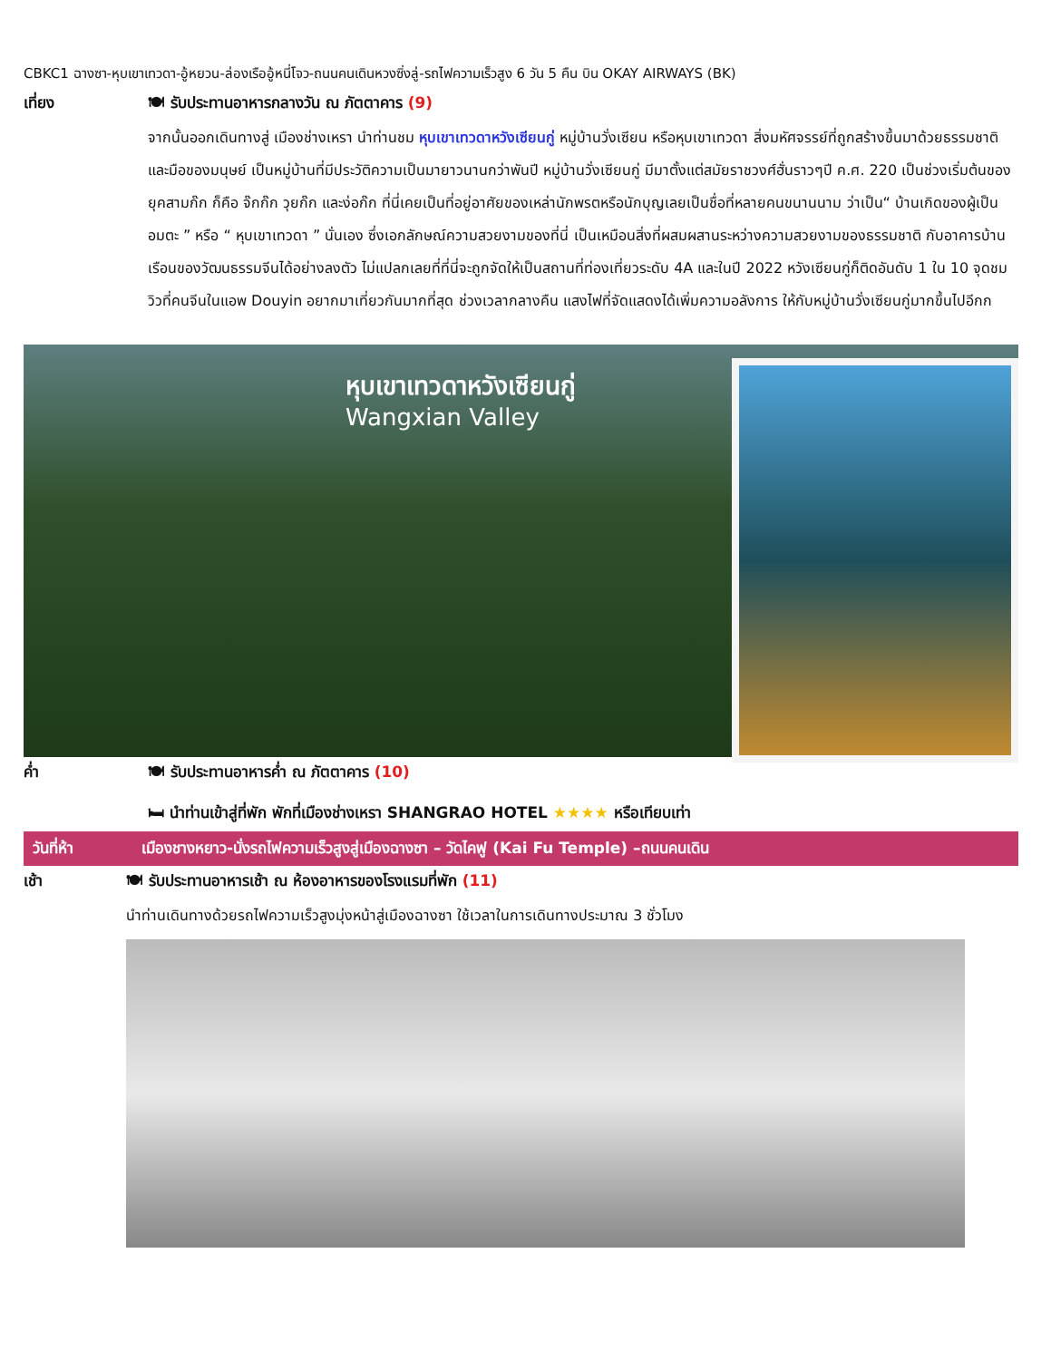CBKC1 ฉางซา-หุบเขาเทวดา-อู้หยวน-ล่องเรืออู้หนี่โจว-ถนนคนเดินหวงซิ่งลู่-รถไฟความเร็วสูง 6 วัน 5 คืน บิน OKAY AIRWAYS (BK)
เที่ยง 🍽 รับประทานอาหารกลางวัน ณ ภัตตาคาร (9)
จากนั้นออกเดินทางสู่ เมืองช่างเหรา นำท่านชม หุบเขาเทวดาหวังเซียนกู่ หมู่บ้านวั่งเซียน หรือหุบเขาเทวดา สิ่งมหัศจรรย์ที่ถูกสร้างขึ้นมาด้วยธรรมชาติและมือของมนุษย์ เป็นหมู่บ้านที่มีประวัติความเป็นมายาวนานกว่าพันปี หมู่บ้านวั่งเซียนกู่ มีมาตั้งแต่สมัยราชวงศ์ฮั่นราวๆปี ค.ศ. 220 เป็นช่วงเริ่มต้นของยุคสามก๊ก ก็คือ จ๊กก๊ก วุยก๊ก และง่อก๊ก ที่นี่เคยเป็นที่อยู่อาศัยของเหล่านักพรตหรือนักบุญเลยเป็นชื่อที่หลายคนขนานนาม ว่าเป็น“ บ้านเกิดของผู้เป็นอมตะ ” หรือ “ หุบเขาเทวดา ” นั่นเอง ซึ่งเอกลักษณ์ความสวยงามของที่นี่ เป็นเหมือนสิ่งที่ผสมผสานระหว่างความสวยงามของธรรมชาติ กับอาคารบ้านเรือนของวัฒนธรรมจีนได้อย่างลงตัว ไม่แปลกเลยที่ที่นี่จะถูกจัดให้เป็นสถานที่ท่องเที่ยวระดับ 4A และในปี 2022 หวังเซียนกู่ก็ติดอันดับ 1 ใน 10 จุดชมวิวที่คนจีนในแอพ Douyin อยากมาเที่ยวกันมากที่สุด ช่วงเวลากลางคืน แสงไฟที่จัดแสดงได้เพิ่มความอลังการ ให้กับหมู่บ้านวั่งเซียนกู่มากขึ้นไปอีกก
หุบเขาเทวดาหวังเซียนกู่
Wangxian Valley
ค่ำ 🍽 รับประทานอาหารค่ำ ณ ภัตตาคาร (10)
🛏 นำท่านเข้าสู่ที่พัก พักที่เมืองช่างเหรา SHANGRAO HOTEL ★★★★ หรือเทียบเท่า
วันที่ห้า เมืองชางหยาว-นั่งรถไฟความเร็วสูงสู่เมืองฉางซา – วัดไคฟู (Kai Fu Temple) –ถนนคนเดิน
เช้า 🍽 รับประทานอาหารเช้า ณ ห้องอาหารของโรงแรมที่พัก (11)
นำท่านเดินทางด้วยรถไฟความเร็วสูงมุ่งหน้าสู่เมืองฉางซา ใช้เวลาในการเดินทางประมาณ 3 ชั่วโมง